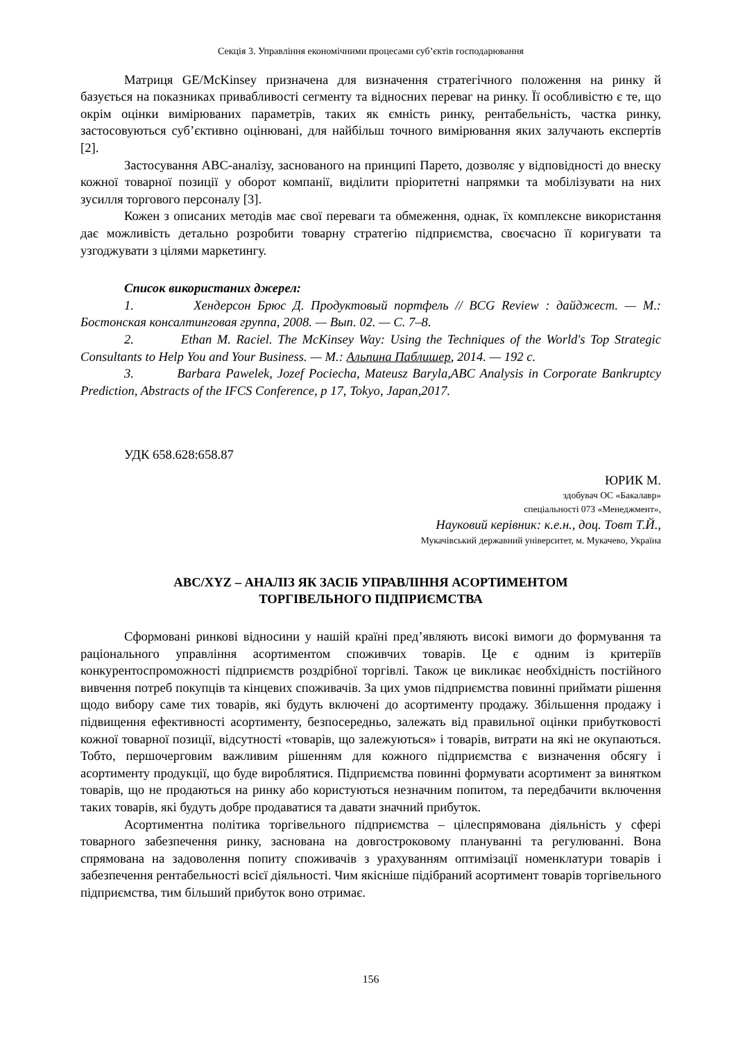Секція 3. Управління економічними процесами суб’єктів господарювання
Матриця GE/McKinsey призначена для визначення стратегічного положення на ринку й базується на показниках привабливості сегменту та відносних переваг на ринку. Її особливістю є те, що окрім оцінки вимірюваних параметрів, таких як ємність ринку, рентабельність, частка ринку, застосовуються суб’єктивно оцінювані, для найбільш точного вимірювання яких залучають експертів [2].
Застосування ABC-аналізу, заснованого на принципі Парето, дозволяє у відповідності до внеску кожної товарної позиції у оборот компанії, виділити пріоритетні напрямки та мобілізувати на них зусилля торгового персоналу [3].
Кожен з описаних методів має свої переваги та обмеження, однак, їх комплексне використання дає можливість детально розробити товарну стратегію підприємства, своєчасно її коригувати та узгоджувати з цілями маркетингу.
Список використаних джерел:
1. Хендерсон Брюс Д. Продуктовый портфель // BCG Review : дайджест. — М.: Бостонская консалтинговая группа, 2008. — Вып. 02. — С. 7–8.
2. Ethan M. Raciel. The McKinsey Way: Using the Techniques of the World's Top Strategic Consultants to Help You and Your Business. — М.: Альпина Паблишер, 2014. — 192 с.
3. Barbara Pawelek, Jozef Pociecha, Mateusz Baryla,ABC Analysis in Corporate Bankruptcy Prediction, Abstracts of the IFCS Conference, p 17, Tokyo, Japan,2017.
УДК 658.628:658.87
ЮРИК М.
здобувач ОС «Бакалавр»
спеціальності 073 «Менеджмент»,
Науковий керівник: к.е.н., доц. Товт Т.Й.,
Мукачівський державний університет, м. Мукачево, Україна
ABC/XYZ – АНАЛІЗ ЯК ЗАСІБ УПРАВЛІННЯ АСОРТИМЕНТОМ
ТОРГІВЕЛЬНОГО ПІДПРИЄМСТВА
Сформовані ринкові відносини у нашій країні пред’являють високі вимоги до формування та раціонального управління асортиментом споживчих товарів. Це є одним із критеріїв конкурентоспроможності підприємств роздрібної торгівлі. Також це викликає необхідність постійного вивчення потреб покупців та кінцевих споживачів. За цих умов підприємства повинні приймати рішення щодо вибору саме тих товарів, які будуть включені до асортименту продажу. Збільшення продажу і підвищення ефективності асортименту, безпосередньо, залежать від правильної оцінки прибутковості кожної товарної позиції, відсутності «товарів, що залежуються» і товарів, витрати на які не окупаються. Тобто, першочерговим важливим рішенням для кожного підприємства є визначення обсягу і асортименту продукції, що буде вироблятися. Підприємства повинні формувати асортимент за винятком товарів, що не продаються на ринку або користуються незначним попитом, та передбачити включення таких товарів, які будуть добре продаватися та давати значний прибуток.
Асортиментна політика торгівельного підприємства – цілеспрямована діяльність у сфері товарного забезпечення ринку, заснована на довгостроковому плануванні та регулюванні. Вона спрямована на задоволення попиту споживачів з урахуванням оптимізації номенклатури товарів і забезпечення рентабельності всієї діяльності. Чим якісніше підібраний асортимент товарів торгівельного підприємства, тим більший прибуток воно отримає.
156